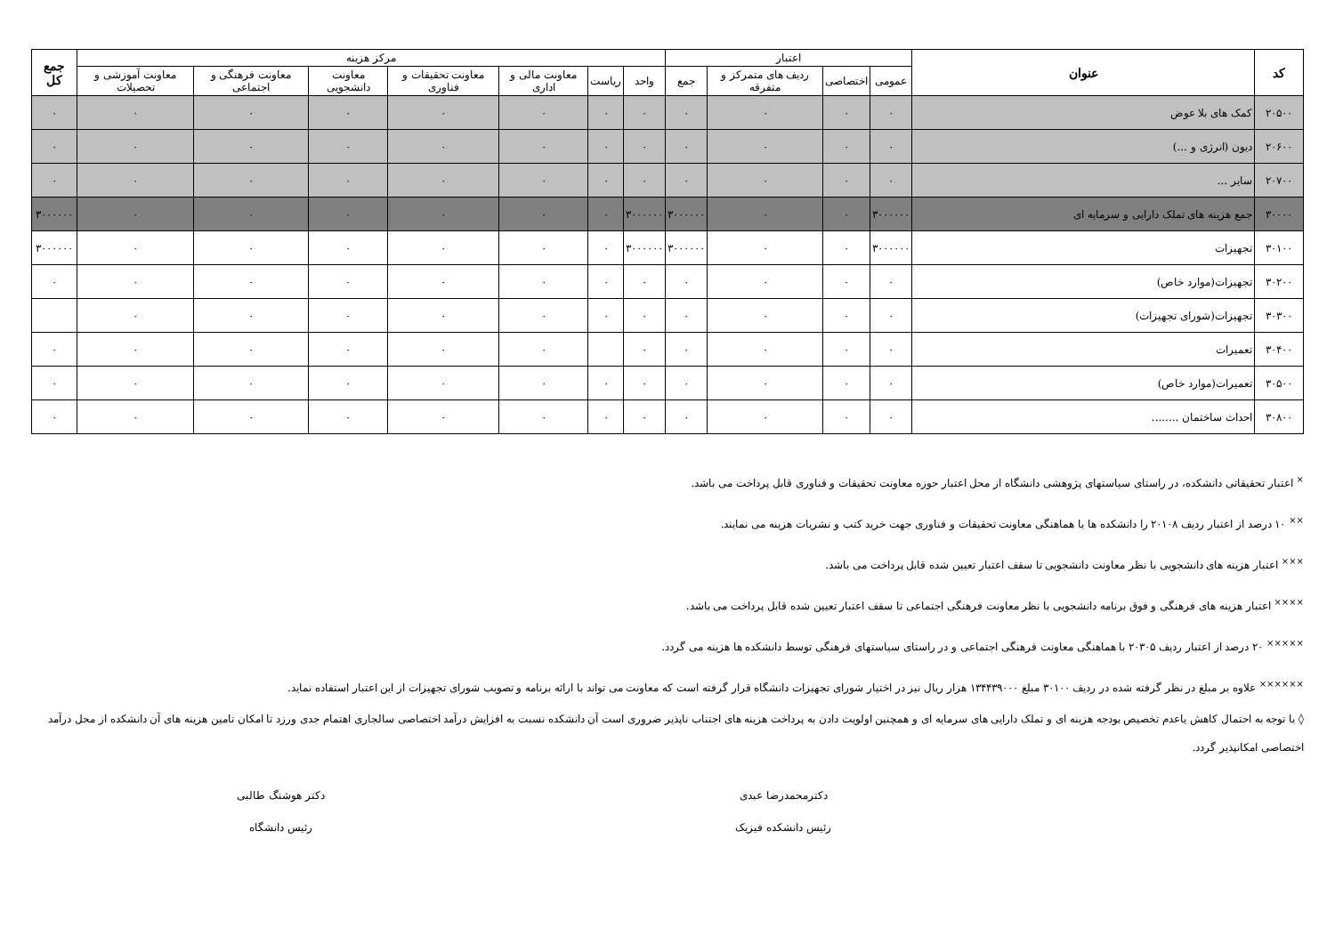| کد | عنوان | اعتبار | | | | مرکز هزینه | | | | | | | جمع کل |
| --- | --- | --- | --- | --- | --- | --- | --- | --- | --- | --- | --- | --- | --- |
| | | عمومی | اختصاصی | ردیف های متمرکز و متفرقه | جمع | واحد | ریاست | معاونت مالی و اداری | معاونت تحقیقات و فناوری | معاونت دانشجویی | معاونت فرهنگی و اجتماعی | معاونت آموزشی و تحصیلات | |
| ۲۰۵۰۰ | کمک های بلا عوض | ۰ | ۰ | ۰ | ۰ | ۰ | ۰ | ۰ | ۰ | ۰ | ۰ | ۰ | ۰ |
| ۲۰۶۰۰ | دیون (انرژی و ...) | ۰ | ۰ | ۰ | ۰ | ۰ | ۰ | ۰ | ۰ | ۰ | ۰ | ۰ | ۰ |
| ۲۰۷۰۰ | سایر ... | ۰ | ۰ | ۰ | ۰ | ۰ | ۰ | ۰ | ۰ | ۰ | ۰ | ۰ | ۰ |
| ۳۰۰۰۰ | جمع هزینه های تملک دارایی و سرمایه ای | ۳۰۰۰۰۰۰ | ۰ | ۰ | ۳۰۰۰۰۰۰ | ۳۰۰۰۰۰۰ | ۰ | ۰ | ۰ | ۰ | ۰ | ۰ | ۳۰۰۰۰۰۰ |
| ۳۰۱۰۰ | تجهیزات | ۳۰۰۰۰۰۰ | ۰ | ۰ | ۳۰۰۰۰۰۰ | ۳۰۰۰۰۰۰ | ۰ | ۰ | ۰ | ۰ | ۰ | ۰ | ۳۰۰۰۰۰۰ |
| ۳۰۲۰۰ | تجهیزات(موارد خاص) | ۰ | ۰ | ۰ | ۰ | ۰ | ۰ | ۰ | ۰ | ۰ | ۰ | ۰ | ۰ |
| ۳۰۳۰۰ | تجهیزات(شورای تجهیزات) | ۰ | ۰ | ۰ | ۰ | ۰ | ۰ | ۰ | ۰ | ۰ | ۰ | ۰ | |
| ۳۰۴۰۰ | تعمیرات | ۰ | ۰ | ۰ | ۰ | ۰ | | ۰ | ۰ | ۰ | ۰ | ۰ | ۰ |
| ۳۰۵۰۰ | تعمیرات(موارد خاص) | ۰ | ۰ | ۰ | ۰ | ۰ | ۰ | ۰ | ۰ | ۰ | ۰ | ۰ | ۰ |
| ۳۰۸۰۰ | احداث ساختمان ........ | ۰ | ۰ | ۰ | ۰ | ۰ | ۰ | ۰ | ۰ | ۰ | ۰ | ۰ | ۰ |
<sup>×</sup> اعتبار تحقیقاتی دانشکده، در راستای سیاستهای پژوهشی دانشگاه از محل اعتبار حوزه معاونت تحقیقات و فناوری قابل پرداخت می باشد.
<sup>××</sup> ۱۰ درصد از اعتبار ردیف ۲۰۱۰۸ را دانشکده ها با هماهنگی معاونت تحقیقات و فناوری جهت خرید کتب و نشریات هزینه می نمایند.
<sup>×××</sup> اعتبار هزینه های دانشجویی با نظر معاونت دانشجویی تا سقف اعتبار تعیین شده قابل پرداخت می باشد.
<sup>××××</sup> اعتبار هزینه های فرهنگی و فوق برنامه دانشجویی با نظر معاونت فرهنگی اجتماعی تا سقف اعتبار تعیین شده قابل پرداخت می باشد.
<sup>×××××</sup> ۲۰ درصد از اعتبار ردیف ۲۰۳۰۵ با هماهنگی معاونت فرهنگی اجتماعی و در راستای سیاستهای فرهنگی توسط دانشکده ها هزینه می گردد.
<sup>××××××</sup> علاوه بر مبلغ در نظر گرفته شده در ردیف ۳۰۱۰۰ مبلغ ۱۳۴۴۳۹۰۰۰ هزار ریال نیز در اختیار شورای تجهیزات دانشگاه قرار گرفته است که معاونت می تواند با ارائه برنامه و تصویب شورای تجهیزات از این اعتبار استفاده نماید.
◊ با توجه به احتمال کاهش یاعدم تخصیص بودجه هزینه ای و تملک دارایی های سرمایه ای و همچنین اولویت دادن به پرداخت هزینه های اجتناب ناپذیر ضروری است آن دانشکده نسبت به افزایش درآمد اختصاصی سالجاری اهتمام جدی ورزد تا امکان تامین هزینه های آن دانشکده از محل درآمد اختصاصی امکانپذیر گردد.
دکترمحمدرضا عبدی
رئیس دانشکده فیزیک
دکتر هوشنگ طالبی
رئیس دانشگاه